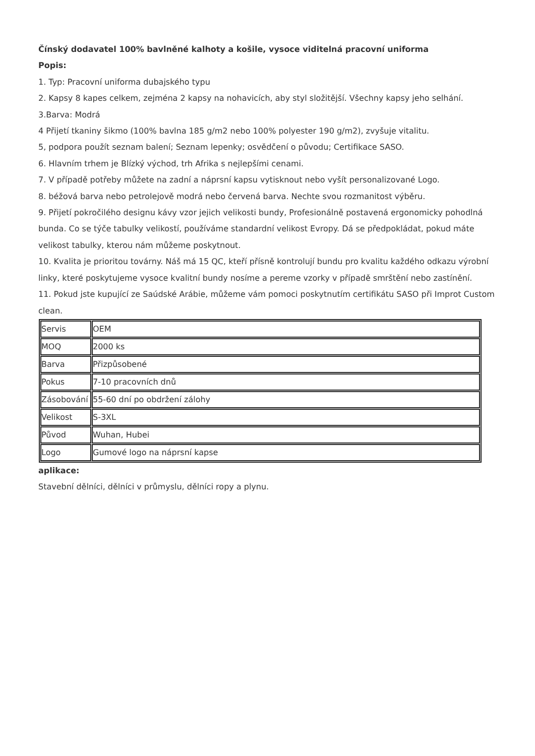Čínský dodavatel 100% bavlněné kalhoty a košile, vysoce viditelná pracovní uniforma
Popis:
1. Typ: Pracovní uniforma dubajského typu
2. Kapsy 8 kapes celkem, zejména 2 kapsy na nohavicích, aby styl složitější. Všechny kapsy jeho selhání.
3.Barva: Modrá
4 Přijetí tkaniny šikmo (100% bavlna 185 g/m2 nebo 100% polyester 190 g/m2), zvyšuje vitalitu.
5, podpora použít seznam balení; Seznam lepenky; osvědčení o původu; Certifikace SASO.
6. Hlavním trhem je Blízký východ, trh Afrika s nejlepšími cenami.
7. V případě potřeby můžete na zadní a náprsní kapsu vytisknout nebo vyšít personalizované Logo.
8. béžová barva nebo petrolejově modrá nebo červená barva. Nechte svou rozmanitost výběru.
9. Přijetí pokročilého designu kávy vzor jejich velikosti bundy, Profesionálně postavená ergonomicky pohodlná bunda. Co se týče tabulky velikostí, používáme standardní velikost Evropy. Dá se předpokládat, pokud máte velikost tabulky, kterou nám můžeme poskytnout.
10. Kvalita je prioritou továrny. Náš má 15 QC, kteří přísně kontrolují bundu pro kvalitu každého odkazu výrobní linky, které poskytujeme vysoce kvalitní bundy nosíme a pereme vzorky v případě smrštění nebo zastínění.
11. Pokud jste kupující ze Saúdské Arábie, můžeme vám pomoci poskytnutím certifikátu SASO při Improt Custom clean.
| Servis | OEM |
| MOQ | 2000 ks |
| Barva | Přizpůsobené |
| Pokus | 7-10 pracovních dnů |
| Zásobování | 55-60 dní po obdržení zálohy |
| Velikost | S-3XL |
| Původ | Wuhan, Hubei |
| Logo | Gumové logo na náprsní kapse |
aplikace:
Stavební dělníci, dělníci v průmyslu, dělníci ropy a plynu.